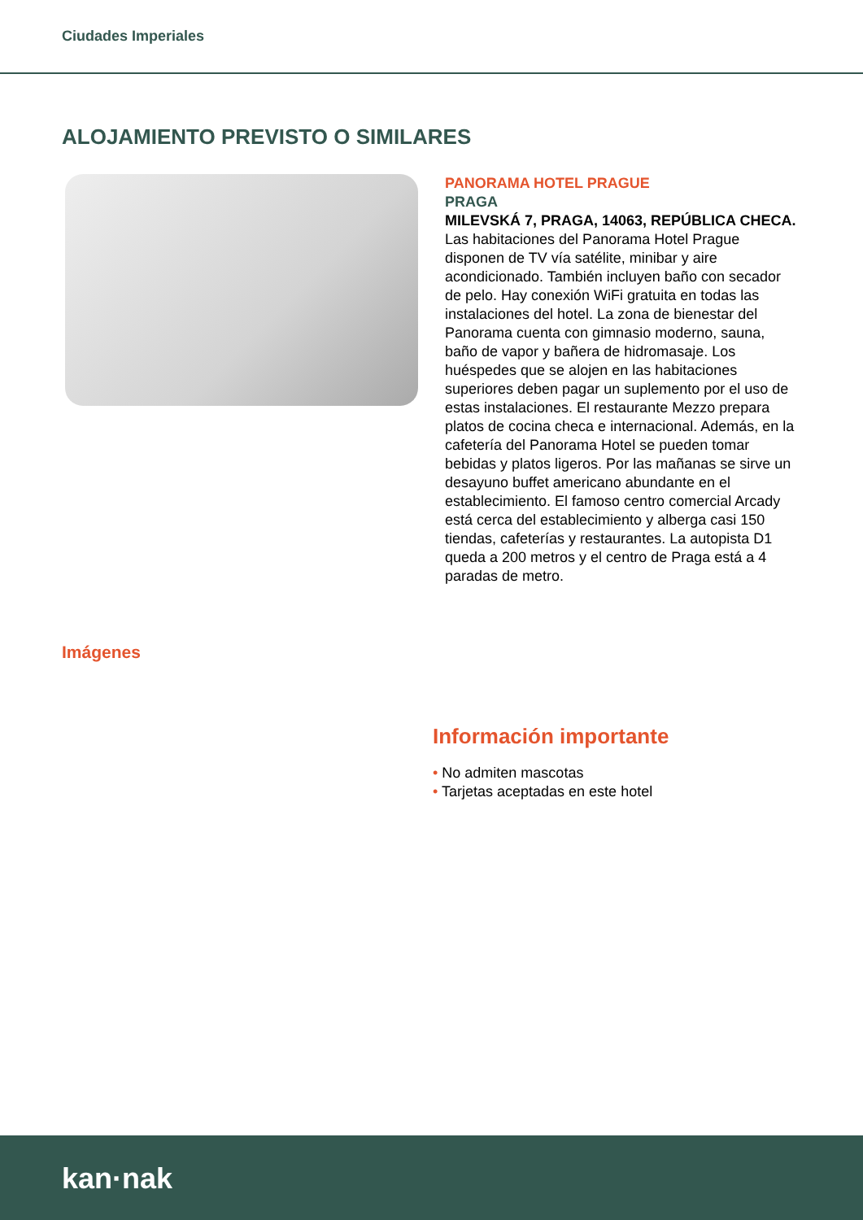Ciudades Imperiales
ALOJAMIENTO PREVISTO O SIMILARES
PANORAMA HOTEL PRAGUE
PRAGA
MILEVSKÁ 7, PRAGA, 14063, REPÚBLICA CHECA.
Las habitaciones del Panorama Hotel Prague disponen de TV vía satélite, minibar y aire acondicionado. También incluyen baño con secador de pelo. Hay conexión WiFi gratuita en todas las instalaciones del hotel. La zona de bienestar del Panorama cuenta con gimnasio moderno, sauna, baño de vapor y bañera de hidromasaje. Los huéspedes que se alojen en las habitaciones superiores deben pagar un suplemento por el uso de estas instalaciones. El restaurante Mezzo prepara platos de cocina checa e internacional. Además, en la cafetería del Panorama Hotel se pueden tomar bebidas y platos ligeros. Por las mañanas se sirve un desayuno buffet americano abundante en el establecimiento. El famoso centro comercial Arcady está cerca del establecimiento y alberga casi 150 tiendas, cafeterías y restaurantes. La autopista D1 queda a 200 metros y el centro de Praga está a 4 paradas de metro.
Imágenes
Información importante
• No admiten mascotas
• Tarjetas aceptadas en este hotel
kan·nak